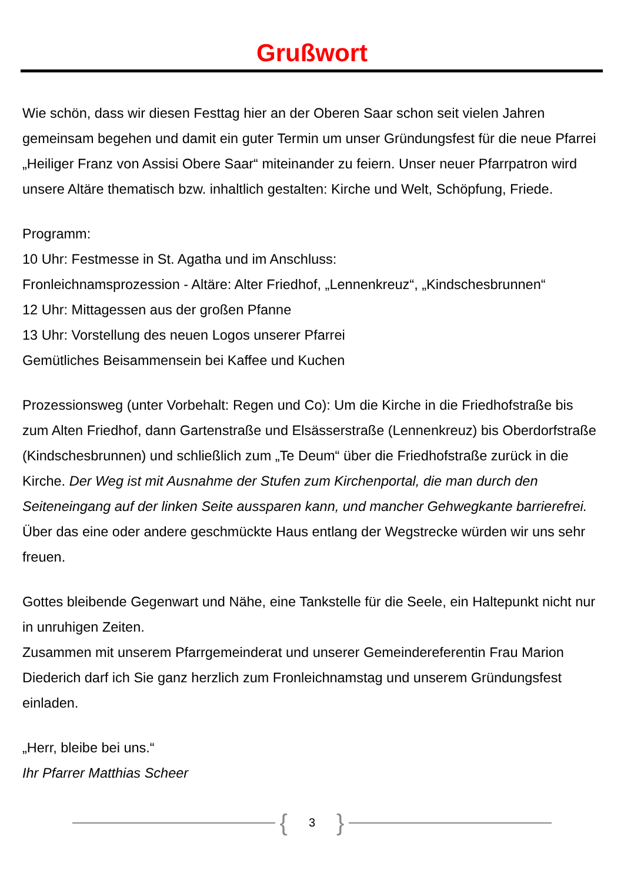Grußwort
Wie schön, dass wir diesen Festtag hier an der Oberen Saar schon seit vielen Jahren gemeinsam begehen und damit ein guter Termin um unser Gründungsfest für die neue Pfarrei „Heiliger Franz von Assisi Obere Saar“ miteinander zu feiern. Unser neuer Pfarrpatron wird unsere Altäre thematisch bzw. inhaltlich gestalten: Kirche und Welt, Schöpfung, Friede.
Programm:
10 Uhr: Festmesse in St. Agatha und im Anschluss:
Fronleichnamsprozession - Altäre: Alter Friedhof, „Lennenkreuz“, „Kindschesbrunnen“
12 Uhr: Mittagessen aus der großen Pfanne
13 Uhr: Vorstellung des neuen Logos unserer Pfarrei
Gemütliches Beisammensein bei Kaffee und Kuchen
Prozessionsweg (unter Vorbehalt: Regen und Co): Um die Kirche in die Friedhofstraße bis zum Alten Friedhof, dann Gartenstraße und Elsässerstraße (Lennenkreuz) bis Oberdorfstraße (Kindschesbrunnen) und schließlich zum „Te Deum“ über die Friedhofstraße zurück in die Kirche. Der Weg ist mit Ausnahme der Stufen zum Kirchenportal, die man durch den Seiteneingang auf der linken Seite aussparen kann, und mancher Gehwegkante barrierefrei. Über das eine oder andere geschmückte Haus entlang der Wegstrecke würden wir uns sehr freuen.
Gottes bleibende Gegenwart und Nähe, eine Tankstelle für die Seele, ein Haltepunkt nicht nur in unruhigen Zeiten.
Zusammen mit unserem Pfarrgemeinderat und unserer Gemeindereferentin Frau Marion Diederich darf ich Sie ganz herzlich zum Fronleichnamstag und unserem Gründungsfest einladen.
„Herr, bleibe bei uns.“
Ihr Pfarrer Matthias Scheer
{ 3 }